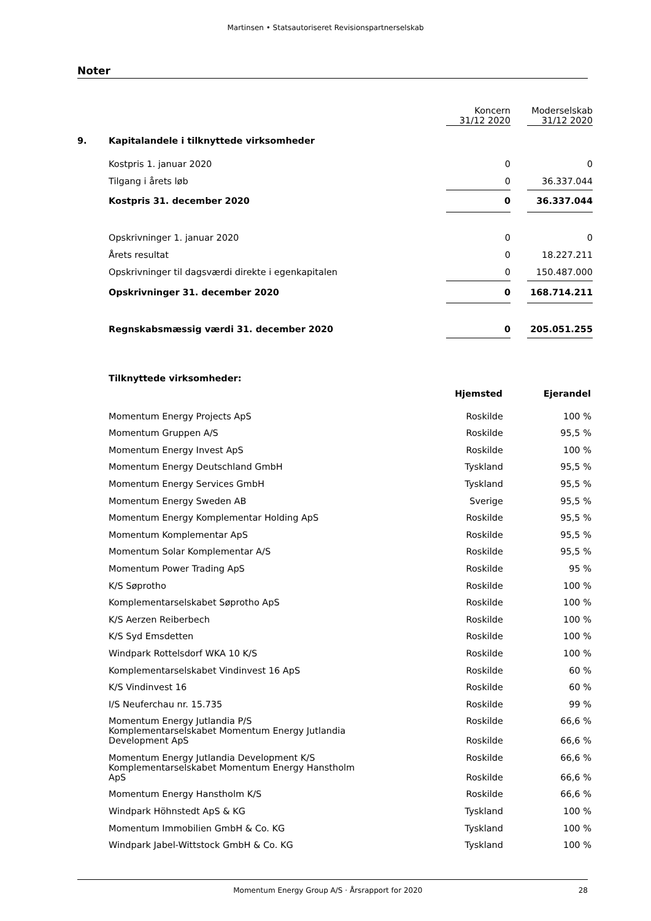Martinsen • Statsautoriseret Revisionspartnerselskab
Noter
| | | Koncern 31/12 2020 | | Moderselskab 31/12 2020 |
| 9. | Kapitalandele i tilknyttede virksomheder | | | |
| | Kostpris 1. januar 2020 | 0 | | 0 |
| | Tilgang i årets løb | 0 | | 36.337.044 |
| | Kostpris 31. december 2020 | 0 | | 36.337.044 |
| | Opskrivninger 1. januar 2020 | 0 | | 0 |
| | Årets resultat | 0 | | 18.227.211 |
| | Opskrivninger til dagsværdi direkte i egenkapitalen | 0 | | 150.487.000 |
| | Opskrivninger 31. december 2020 | 0 | | 168.714.211 |
| | Regnskabsmæssig værdi 31. december 2020 | 0 | | 205.051.255 |
| | Tilknyttede virksomheder: | | |
| | | Hjemsted | Ejerandel |
| | Momentum Energy Projects ApS | Roskilde | 100 % |
| | Momentum Gruppen A/S | Roskilde | 95,5 % |
| | Momentum Energy Invest ApS | Roskilde | 100 % |
| | Momentum Energy Deutschland GmbH | Tyskland | 95,5 % |
| | Momentum Energy Services GmbH | Tyskland | 95,5 % |
| | Momentum Energy Sweden AB | Sverige | 95,5 % |
| | Momentum Energy Komplementar Holding ApS | Roskilde | 95,5 % |
| | Momentum Komplementar ApS | Roskilde | 95,5 % |
| | Momentum Solar Komplementar A/S | Roskilde | 95,5 % |
| | Momentum Power Trading ApS | Roskilde | 95 % |
| | K/S Søprotho | Roskilde | 100 % |
| | Komplementarselskabet Søprotho ApS | Roskilde | 100 % |
| | K/S Aerzen Reiberbech | Roskilde | 100 % |
| | K/S Syd Emsdetten | Roskilde | 100 % |
| | Windpark Rottelsdorf WKA 10 K/S | Roskilde | 100 % |
| | Komplementarselskabet Vindinvest 16 ApS | Roskilde | 60 % |
| | K/S Vindinvest 16 | Roskilde | 60 % |
| | I/S Neuferchau nr. 15.735 | Roskilde | 99 % |
| | Momentum Energy Jutlandia P/S | Roskilde | 66,6 % |
| | Komplementarselskabet Momentum Energy Jutlandia Development ApS | Roskilde | 66,6 % |
| | Momentum Energy Jutlandia Development K/S | Roskilde | 66,6 % |
| | Komplementarselskabet Momentum Energy Hanstholm ApS | Roskilde | 66,6 % |
| | Momentum Energy Hanstholm K/S | Roskilde | 66,6 % |
| | Windpark Höhnstedt ApS & KG | Tyskland | 100 % |
| | Momentum Immobilien GmbH & Co. KG | Tyskland | 100 % |
| | Windpark Jabel-Wittstock GmbH & Co. KG | Tyskland | 100 % |
Momentum Energy Group A/S · Årsrapport for 2020 28